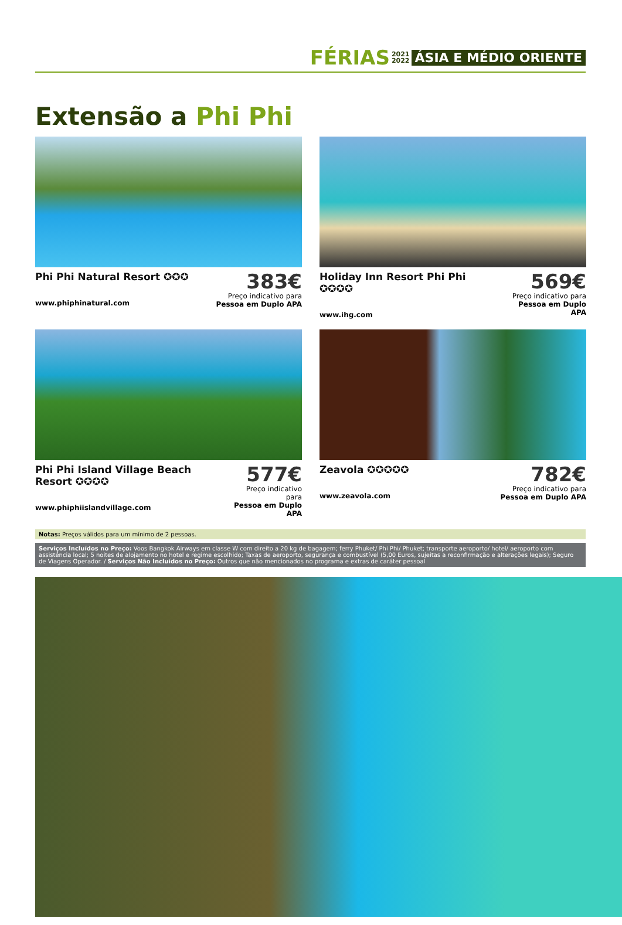FÉRIAS 2021
2022 ÁSIA E MÉDIO ORIENTE
Extensão a Phi Phi
Phi Phi Natural Resort ✪✪✪
www.phiphinatural.com
383€
Preço indicativo para
Pessoa em Duplo APA
Holiday Inn Resort Phi Phi ✪✪✪✪
www.ihg.com
569€
Preço indicativo para
Pessoa em Duplo APA
Phi Phi Island Village Beach Resort ✪✪✪✪
www.phiphiislandvillage.com
577€
Preço indicativo para
Pessoa em Duplo APA
Zeavola ✪✪✪✪✪
www.zeavola.com
782€
Preço indicativo para
Pessoa em Duplo APA
Notas: Preços válidos para um mínimo de 2 pessoas.
Serviços Incluídos no Preço: Voos Bangkok Airways em classe W com direito a 20 kg de bagagem; ferry Phuket/ Phi Phi/ Phuket; transporte aeroporto/ hotel/ aeroporto com assistência local; 5 noites de alojamento no hotel e regime escolhido; Taxas de aeroporto, segurança e combustível (5,00 Euros, sujeitas a reconfirmação e alterações legais); Seguro de Viagens Operador. / Serviços Não Incluídos no Preço: Outros que não mencionados no programa e extras de caráter pessoal